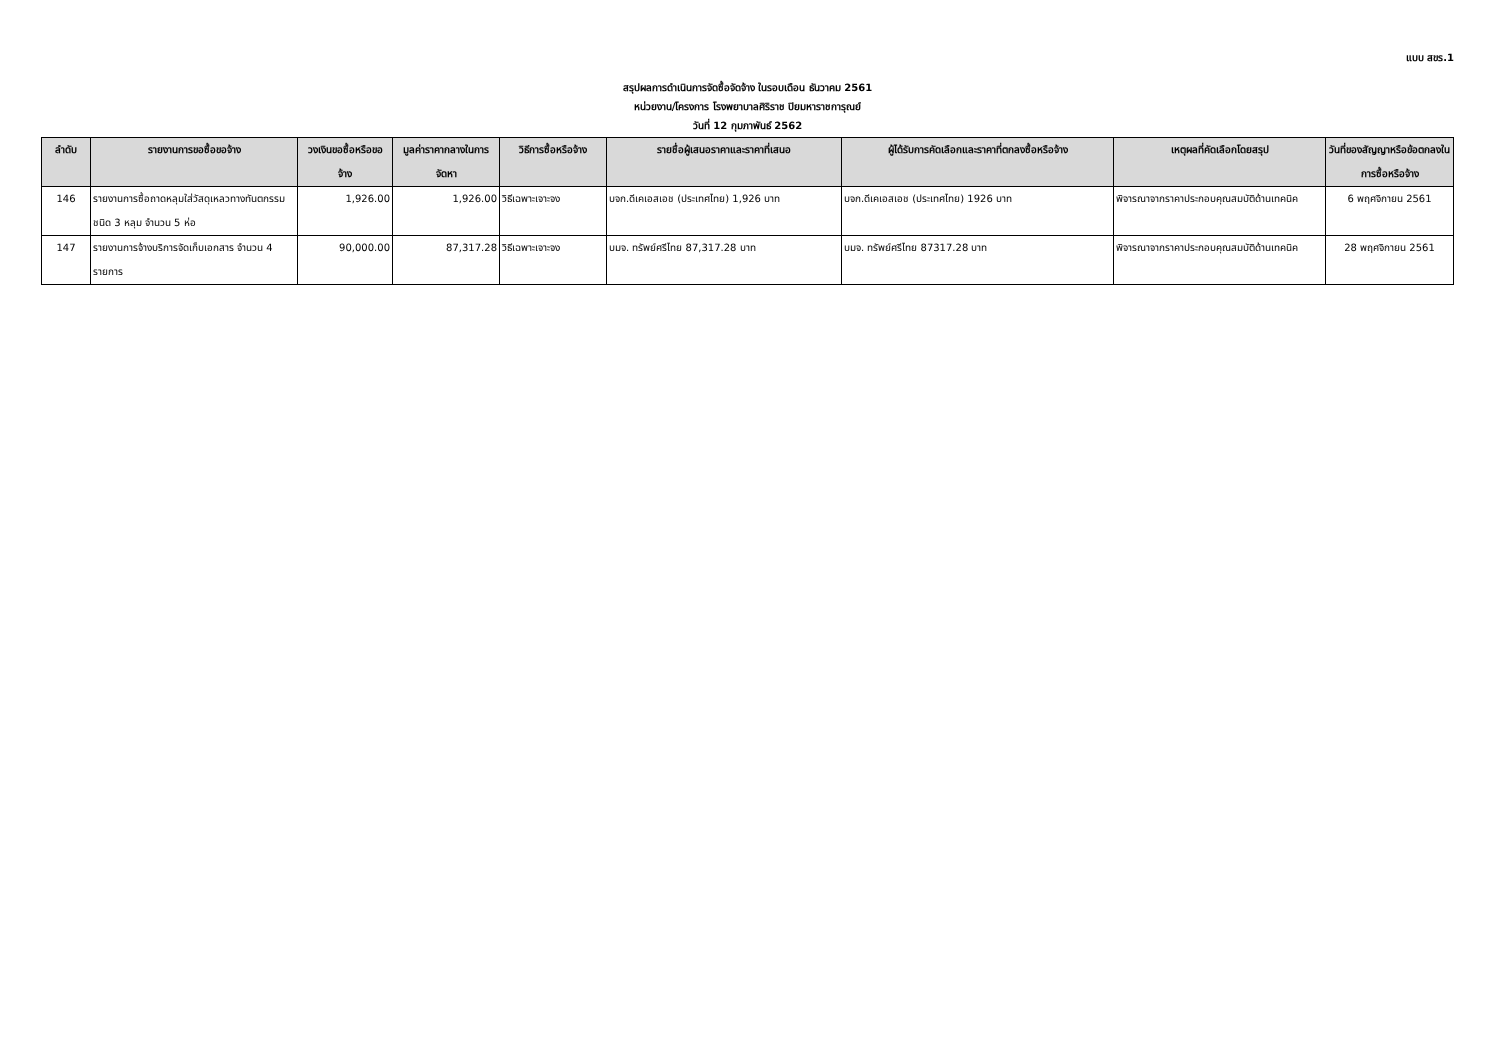แบบ สขร.1
สรุปผลการดำเนินการจัดซื้อจัดจ้าง ในรอบเดือน ธันวาคม 2561
หน่วยงาน/โครงการ โรงพยาบาลศิริราช ปิยมหาราชการุณย์
วันที่ 12 กุมภาพันธ์ 2562
| ลำดับ | รายงานการขอซื้อขอจ้าง | วงเงินขอซื้อหรือขอจ้าง | มูลค่าราคากลางในการจัดหา | วิธีการซื้อหรือจ้าง | รายชื่อผู้เสนอราคาและราคาที่เสนอ | ผู้ได้รับการคัดเลือกและราคาที่ตกลงซื้อหรือจ้าง | เหตุผลที่คัดเลือกโดยสรุป | วันที่ของสัญญาหรือข้อตกลงในการซื้อหรือจ้าง |
| --- | --- | --- | --- | --- | --- | --- | --- | --- |
| 146 | รายงานการซื้อถาดหลุมใส่วัสดุเหลวทางทันตกรรมชนิด 3 หลุม จำนวน 5 ห่อ | 1,926.00 | 1,926.00 | วิธีเฉพาะเจาะจง | บจก.ดีเคเอสเอช (ประเทศไทย) 1,926 บาท | บจก.ดีเคเอสเอช (ประเทศไทย) 1926 บาท | พิจารณาจากราคาประกอบคุณสมบัติด้านเทคนิค | 6 พฤศจิกายน 2561 |
| 147 | รายงานการจ้างบริการจัดเก็บเอกสาร จำนวน 4 รายการ | 90,000.00 | 87,317.28 | วิธีเฉพาะเจาะจง | บมจ. ทรัพย์ศรีไทย 87,317.28 บาท | บมจ. ทรัพย์ศรีไทย 87317.28 บาท | พิจารณาจากราคาประกอบคุณสมบัติด้านเทคนิค | 28 พฤศจิกายน 2561 |